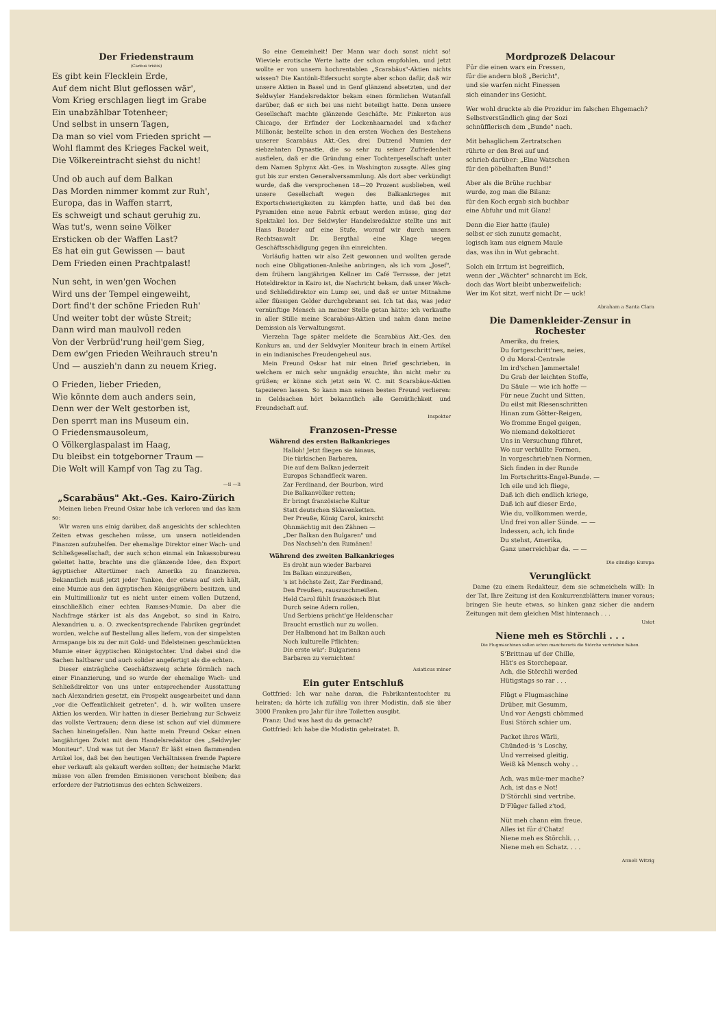Der Friedenstraum
(Cantus tristis)
Es gibt kein Flecklein Erde,
Auf dem nicht Blut geflossen wär',
Vom Krieg erschlagen liegt im Grabe
Ein unabzählbar Totenheer;
Und selbst in unsern Tagen,
Da man so viel vom Frieden spricht —
Wohl flammt des Krieges Fackel weit,
Die Völkereintracht siehst du nicht!
Und ob auch auf dem Balkan
Das Morden nimmer kommt zur Ruh',
Europa, das in Waffen starrt,
Es schweigt und schaut geruhig zu.
Was tut's, wenn seine Völker
Ersticken ob der Waffen Last?
Es hat ein gut Gewissen — baut
Dem Frieden einen Prachtpalast!
Nun seht, in wen'gen Wochen
Wird uns der Tempel eingeweiht,
Dort find't der schöne Frieden Ruh'
Und weiter tobt der wüste Streit;
Dann wird man maulvoll reden
Von der Verbrüd'rung heil'gem Sieg,
Dem ew'gen Frieden Weihrauch streu'n
Und — auszieh'n dann zu neuem Krieg.
O Frieden, lieber Frieden,
Wie könnte dem auch anders sein,
Denn wer der Welt gestorben ist,
Den sperrt man ins Museum ein.
O Friedensmausoleum,
O Völkerglaspalast im Haag,
Du bleibst ein totgeborner Traum —
Die Welt will Kampf von Tag zu Tag.
—il —li
„Scarabäus" Akt.-Ges. Kairo-Zürich
Meinen lieben Freund Oskar habe ich verloren und das kam so:
Wir waren uns einig darüber, daß angesichts der schlechten Zeiten etwas geschehen müsse, um unsern notleidenden Finanzen aufzuhelfen. Der ehemalige Direktor einer Wach- und Schließgesellschaft, der auch schon einmal ein Inkassobureau geleitet hatte, brachte uns die glänzende Idee, den Export ägyptischer Altertümer nach Amerika zu finanzieren. Bekanntlich muß jetzt jeder Yankee, der etwas auf sich hält, eine Mumie aus den ägyptischen Königsgräbern besitzen, und ein Multimillionär tut es nicht unter einem vollen Dutzend, einschließlich einer echten Ramses-Mumie. Da aber die Nachfrage stärker ist als das Angebot, so sind in Kairo, Alexandrien u. a. O. zweckentsprechende Fabriken gegründet worden, welche auf Bestellung alles liefern, von der simpelsten Armspange bis zu der mit Gold- und Edelsteinen geschmückten Mumie einer ägyptischen Königstochter. Und dabei sind die Sachen haltbarer und auch solider angefertigt als die echten.
Dieser einträgliche Geschäftszweig schrie förmlich nach einer Finanzierung, und so wurde der ehemalige Wach- und Schließdirektor von uns unter entsprechender Ausstattung nach Alexandrien gesetzt, ein Prospekt ausgearbeitet und dann „vor die Oeffentlichkeit getreten", d. h. wir wollten unsere Aktien los werden. Wir hatten in dieser Beziehung zur Schweiz das vollste Vertrauen; denn diese ist schon auf viel dümmere Sachen hineingefallen. Nun hatte mein Freund Oskar einen langjährigen Zwist mit dem Handelsredaktor des „Seldwyler Moniteur". Und was tut der Mann? Er läßt einen flammenden Artikel los, daß bei den heutigen Verhältnissen fremde Papiere eher verkauft als gekauft werden sollten; der heimische Markt müsse von allen fremden Emissionen verschont bleiben; das erfordere der Patriotismus des echten Schweizers.
So eine Gemeinheit! Der Mann war doch sonst nicht so! Wieviele erotische Werte hatte der schon empfohlen, und jetzt wollte er von unsern hochrentablen „Scarabäus"-Aktien nichts wissen? Die Kantönli-Eifersucht sorgte aber schon dafür, daß wir unsere Aktien in Basel und in Genf glänzend absetzten, und der Seldwyler Handelsredaktor bekam einen förmlichen Wutanfall darüber, daß er sich bei uns nicht beteiligt hatte. Denn unsere Gesellschaft machte glänzende Geschäfte. Mr. Pinkerton aus Chicago, der Erfinder der Lockenhaarnadel und x-facher Millionär, bestellte schon in den ersten Wochen des Bestehens unserer Scarabäus Akt.-Ges. drei Dutzend Mumien der siebzehnten Dynastie, die so sehr zu seiner Zufriedenheit ausfielen, daß er die Gründung einer Tochtergesellschaft unter dem Namen Sphynx Akt.-Ges. in Washington zusagte. Alles ging gut bis zur ersten Generalversammlung. Als dort aber verkündigt wurde, daß die versprochenen 18—20 Prozent ausblieben, weil unsere Gesellschaft wegen des Balkankrieges mit Exportschwierigkeiten zu kämpfen hatte, und daß bei den Pyramiden eine neue Fabrik erbaut werden müsse, ging der Spektakel los. Der Seldwyler Handelsredaktor stellte uns mit Hans Bauder auf eine Stufe, worauf wir durch unsern Rechtsanwalt Dr. Bergthal eine Klage wegen Geschäftsschädigung gegen ihn einreichten.
Vorläufig hatten wir also Zeit gewonnen und wollten gerade noch eine Obligationen-Anleihe anbringen, als ich vom „Josef", dem frühern langjährigen Kellner im Café Terrasse, der jetzt Hoteldirektor in Kairo ist, die Nachricht bekam, daß unser Wach- und Schließdirektor ein Lump sei, und daß er unter Mitnahme aller flüssigen Gelder durchgebrannt sei. Ich tat das, was jeder vernünftige Mensch an meiner Stelle getan hätte: ich verkaufte in aller Stille meine Scarabäus-Aktien und nahm dann meine Demission als Verwaltungsrat.
Vierzehn Tage später meldete die Scarabäus Akt.-Ges. den Konkurs an, und der Seldwyler Moniteur brach in einem Artikel in ein indianisches Freudengeheul aus.
Mein Freund Oskar hat mir einen Brief geschrieben, in welchem er mich sehr ungnädig ersuchte, ihn nicht mehr zu grüßen; er könne sich jetzt sein W. C. mit Scarabäus-Aktien tapezieren lassen. So kann man seinen besten Freund verlieren: in Geldsachen hört bekanntlich alle Gemütlichkeit und Freundschaft auf.
Inspektor
Franzosen-Presse
Während des ersten Balkankrieges
Halloh! Jetzt fliegen sie hinaus,
Die türkischen Barbaren,
Die auf dem Balkan jederzeit
Europas Schandfleck waren.
Zar Ferdinand, der Bourbon, wird
Die Balkanvölker retten;
Er bringt französische Kultur
Statt deutschen Sklavenketten.
Der Preuße, König Carol, knirscht
Ohnmächtig mit den Zähnen —
„Der Balkan den Bulgaren" und
Das Nachseh'n den Rumänen!
Während des zweiten Balkankrieges
Es droht nun wieder Barbarei
Im Balkan einzureißen,
's ist höchste Zeit, Zar Ferdinand,
Den Preußen, rauszuschmeißen.
Held Carol fühlt französisch Blut
Durch seine Adern rollen,
Und Serbiens prächt'ge Heldenschar
Braucht ernstlich nur zu wollen.
Der Halbmond hat im Balkan auch
Noch kulturelle Pflichten;
Die erste wär': Bulgariens
Barbaren zu vernichten!
Asiaticus minor
Ein guter Entschluß
Gottfried: Ich war nahe daran, die Fabrikantentochter zu heiraten; da hörte ich zufällig von ihrer Modistin, daß sie über 3000 Franken pro Jahr für ihre Toiletten ausgibt.
Franz: Und was hast du da gemacht?
Gottfried: Ich habe die Modistin geheiratet. B.
Mordprozeß Delacour
Für die einen wars ein Fressen,
für die andern bloß „Bericht",
und sie warfen nicht Finessen
sich einander ins Gesicht.
Wer wohl druckte ab die Prozidur im falschen Ehgemach?
Selbstverständlich ging der Sozi
schnüfflerisch dem „Bunde" nach.
Mit behaglichem Zertratschen
rührte er den Brei auf und
schrieb darüber: „Eine Watschen
für den pöbelhaften Bund!"
Aber als die Brühe ruchbar
wurde, zog man die Bilanz:
für den Koch ergab sich buchbar
eine Abfuhr und mit Glanz!
Denn die Eier hatte (faule)
selbst er sich zunutz gemacht,
logisch kam aus eignem Maule
das, was ihn in Wut gebracht.
Solch ein Irrtum ist begreiflich,
wenn der „Wächter" schnarcht im Eck,
doch das Wort bleibt unbezweifelich:
Wer im Kot sitzt, werf nicht Dr — uck!
Abraham a Santa Clara
Die Damenkleider-Zensur in Rochester
Amerika, du freies,
Du fortgeschritt'nes, neies,
O du Moral-Centrale
Im ird'schen Jammertale!
Du Grab der leichten Stoffe,
Du Säule — wie ich hoffe —
Für neue Zucht und Sitten,
Du eilst mit Riesenschritten
Hinan zum Götter-Reigen,
Wo fromme Engel geigen,
Wo niemand dekoltieret
Uns in Versuchung führet,
Wo nur verhüllte Formen,
In vorgeschrieb'nen Normen,
Sich finden in der Runde
Im Fortschritts-Engel-Bunde. —
Ich eile und ich fliege,
Daß ich dich endlich kriege,
Daß ich auf dieser Erde,
Wie du, vollkommen werde,
Und frei von aller Sünde. — —
Indessen, ach, ich finde
Du stehst, Amerika,
Ganz unerreichbar da. — —
Die sündige Europa
Verunglückt
Dame (zu einem Redakteur, dem sie schmeicheln will): In der Tat, Ihre Zeitung ist den Konkurrenzblättern immer voraus; bringen Sie heute etwas, so hinken ganz sicher die andern Zeitungen mit dem gleichen Mist hintennach . . .
Usiot
Niene meh es Störchli . . .
Die Flugmaschinen sollen schon mancherorts die Störche vertrieben haben.
S'Brittnau uf der Chille,
Hät's es Storchepaar.
Ach, die Störchli werded
Hütigstags so rar . . .
Flügt e Flugmaschine
Drüber, mit Gesumm,
Und vor Aengsti chömmed
Eusi Störch schier um.
Packet ihres Wärli,
Chünded-is 's Loschy,
Und verreised gleitig,
Weiß kä Mensch wohy . .
Ach, was müe-mer mache?
Ach, ist das e Not!
D'Störchli sind vertribe.
D'Flüger falled z'tod,
Nüt meh chann eim freue.
Alles ist für d'Chatz!
Niene meh es Störchli. . .
Niene meh en Schatz. . . .
Anneli Witzig